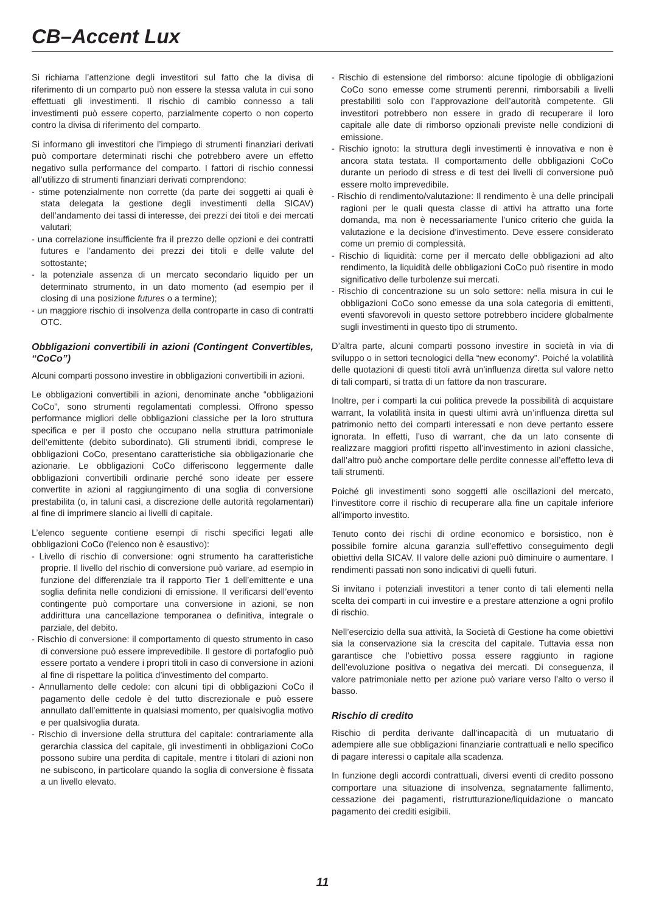CB–Accent Lux
Si richiama l’attenzione degli investitori sul fatto che la divisa di riferimento di un comparto può non essere la stessa valuta in cui sono effettuati gli investimenti. Il rischio di cambio connesso a tali investimenti può essere coperto, parzialmente coperto o non coperto contro la divisa di riferimento del comparto.
Si informano gli investitori che l’impiego di strumenti finanziari derivati può comportare determinati rischi che potrebbero avere un effetto negativo sulla performance del comparto. I fattori di rischio connessi all’utilizzo di strumenti finanziari derivati comprendono:
- stime potenzialmente non corrette (da parte dei soggetti ai quali è stata delegata la gestione degli investimenti della SICAV) dell’andamento dei tassi di interesse, dei prezzi dei titoli e dei mercati valutari;
- una correlazione insufficiente fra il prezzo delle opzioni e dei contratti futures e l’andamento dei prezzi dei titoli e delle valute del sottostante;
- la potenziale assenza di un mercato secondario liquido per un determinato strumento, in un dato momento (ad esempio per il closing di una posizione futures o a termine);
- un maggiore rischio di insolvenza della controparte in caso di contratti OTC.
Obbligazioni convertibili in azioni (Contingent Convertibles, “CoCo”)
Alcuni comparti possono investire in obbligazioni convertibili in azioni.
Le obbligazioni convertibili in azioni, denominate anche “obbligazioni CoCo”, sono strumenti regolamentati complessi. Offrono spesso performance migliori delle obbligazioni classiche per la loro struttura specifica e per il posto che occupano nella struttura patrimoniale dell’emittente (debito subordinato). Gli strumenti ibridi, comprese le obbligazioni CoCo, presentano caratteristiche sia obbligazionarie che azionarie. Le obbligazioni CoCo differiscono leggermente dalle obbligazioni convertibili ordinarie perché sono ideate per essere convertite in azioni al raggiungimento di una soglia di conversione prestabilita (o, in taluni casi, a discrezione delle autorità regolamentari) al fine di imprimere slancio ai livelli di capitale.
L’elenco seguente contiene esempi di rischi specifici legati alle obbligazioni CoCo (l’elenco non è esaustivo):
- Livello di rischio di conversione: ogni strumento ha caratteristiche proprie. Il livello del rischio di conversione può variare, ad esempio in funzione del differenziale tra il rapporto Tier 1 dell’emittente e una soglia definita nelle condizioni di emissione. Il verificarsi dell’evento contingente può comportare una conversione in azioni, se non addirittura una cancellazione temporanea o definitiva, integrale o parziale, del debito.
- Rischio di conversione: il comportamento di questo strumento in caso di conversione può essere imprevedibile. Il gestore di portafoglio può essere portato a vendere i propri titoli in caso di conversione in azioni al fine di rispettare la politica d’investimento del comparto.
- Annullamento delle cedole: con alcuni tipi di obbligazioni CoCo il pagamento delle cedole è del tutto discrezionale e può essere annullato dall’emittente in qualsiasi momento, per qualsivoglia motivo e per qualsivoglia durata.
- Rischio di inversione della struttura del capitale: contrariamente alla gerarchia classica del capitale, gli investimenti in obbligazioni CoCo possono subire una perdita di capitale, mentre i titolari di azioni non ne subiscono, in particolare quando la soglia di conversione è fissata a un livello elevato.
- Rischio di estensione del rimborso: alcune tipologie di obbligazioni CoCo sono emesse come strumenti perenni, rimborsabili a livelli prestabiliti solo con l’approvazione dell’autorità competente. Gli investitori potrebbero non essere in grado di recuperare il loro capitale alle date di rimborso opzionali previste nelle condizioni di emissione.
- Rischio ignoto: la struttura degli investimenti è innovativa e non è ancora stata testata. Il comportamento delle obbligazioni CoCo durante un periodo di stress e di test dei livelli di conversione può essere molto imprevedibile.
- Rischio di rendimento/valutazione: Il rendimento è una delle principali ragioni per le quali questa classe di attivi ha attratto una forte domanda, ma non è necessariamente l’unico criterio che guida la valutazione e la decisione d’investimento. Deve essere considerato come un premio di complessità.
- Rischio di liquidità: come per il mercato delle obbligazioni ad alto rendimento, la liquidità delle obbligazioni CoCo può risentire in modo significativo delle turbolenze sui mercati.
- Rischio di concentrazione su un solo settore: nella misura in cui le obbligazioni CoCo sono emesse da una sola categoria di emittenti, eventi sfavorevoli in questo settore potrebbero incidere globalmente sugli investimenti in questo tipo di strumento.
D’altra parte, alcuni comparti possono investire in società in via di sviluppo o in settori tecnologici della “new economy”. Poiché la volatilità delle quotazioni di questi titoli avrà un’influenza diretta sul valore netto di tali comparti, si tratta di un fattore da non trascurare.
Inoltre, per i comparti la cui politica prevede la possibilità di acquistare warrant, la volatilità insita in questi ultimi avrà un’influenza diretta sul patrimonio netto dei comparti interessati e non deve pertanto essere ignorata. In effetti, l’uso di warrant, che da un lato consente di realizzare maggiori profitti rispetto all’investimento in azioni classiche, dall’altro può anche comportare delle perdite connesse all’effetto leva di tali strumenti.
Poiché gli investimenti sono soggetti alle oscillazioni del mercato, l’investitore corre il rischio di recuperare alla fine un capitale inferiore all’importo investito.
Tenuto conto dei rischi di ordine economico e borsistico, non è possibile fornire alcuna garanzia sull’effettivo conseguimento degli obiettivi della SICAV. Il valore delle azioni può diminuire o aumentare. I rendimenti passati non sono indicativi di quelli futuri.
Si invitano i potenziali investitori a tener conto di tali elementi nella scelta dei comparti in cui investire e a prestare attenzione a ogni profilo di rischio.
Nell’esercizio della sua attività, la Società di Gestione ha come obiettivi sia la conservazione sia la crescita del capitale. Tuttavia essa non garantisce che l’obiettivo possa essere raggiunto in ragione dell’evoluzione positiva o negativa dei mercati. Di conseguenza, il valore patrimoniale netto per azione può variare verso l’alto o verso il basso.
Rischio di credito
Rischio di perdita derivante dall’incapacità di un mutuatario di adempiere alle sue obbligazioni finanziarie contrattuali e nello specifico di pagare interessi o capitale alla scadenza.
In funzione degli accordi contrattuali, diversi eventi di credito possono comportare una situazione di insolvenza, segnatamente fallimento, cessazione dei pagamenti, ristrutturazione/liquidazione o mancato pagamento dei crediti esigibili.
11